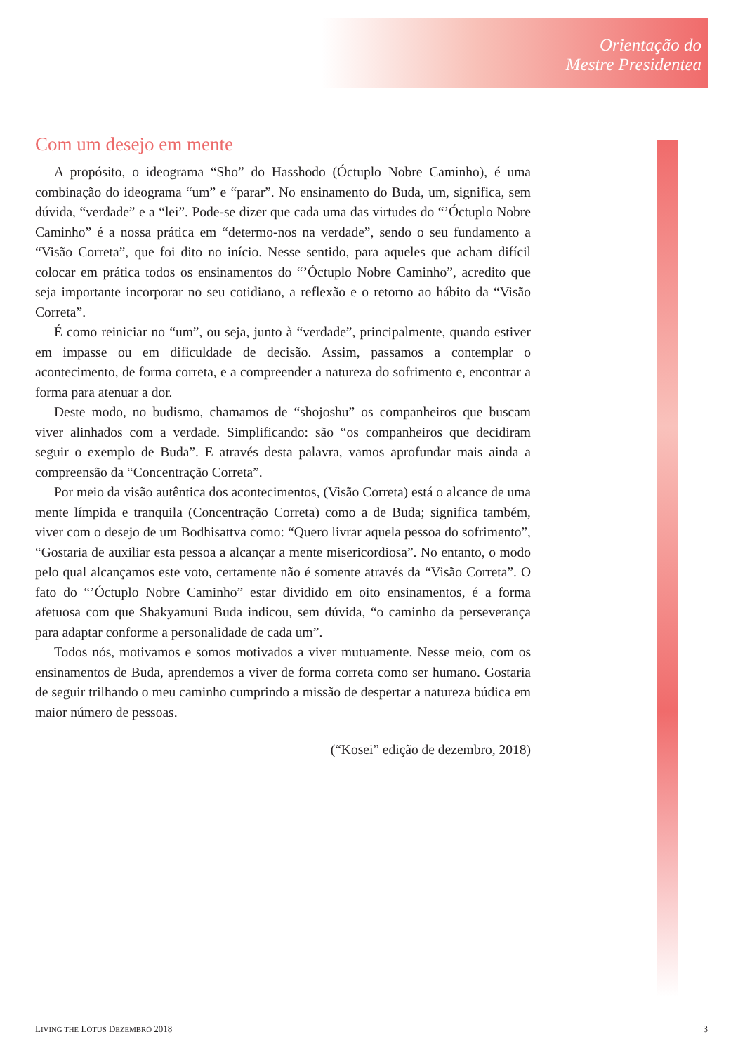Orientação do
Mestre Presidentea
Com um desejo em mente
A propósito, o ideograma “Sho” do Hasshodo (Óctuplo Nobre Caminho), é uma combinação do ideograma “um” e “parar”. No ensinamento do Buda, um, significa, sem dúvida, “verdade” e a “lei”. Pode-se dizer que cada uma das virtudes do “’Óctuplo Nobre Caminho” é a nossa prática em “determo-nos na verdade”, sendo o seu fundamento a “Visão Correta”, que foi dito no início. Nesse sentido, para aqueles que acham difícil colocar em prática todos os ensinamentos do “’Óctuplo Nobre Caminho”, acredito que seja importante incorporar no seu cotidiano, a reflexão e o retorno ao hábito da “Visão Correta”.
É como reiniciar no “um”, ou seja, junto à “verdade”, principalmente, quando estiver em impasse ou em dificuldade de decisão. Assim, passamos a contemplar o acontecimento, de forma correta, e a compreender a natureza do sofrimento e, encontrar a forma para atenuar a dor.
Deste modo, no budismo, chamamos de “shojoshu” os companheiros que buscam viver alinhados com a verdade. Simplificando: são “os companheiros que decidiram seguir o exemplo de Buda”. E através desta palavra, vamos aprofundar mais ainda a compreensão da “Concentração Correta”.
Por meio da visão autêntica dos acontecimentos, (Visão Correta) está o alcance de uma mente límpida e tranquila (Concentração Correta) como a de Buda; significa também, viver com o desejo de um Bodhisattva como: “Quero livrar aquela pessoa do sofrimento”, “Gostaria de auxiliar esta pessoa a alcançar a mente misericordiosa”. No entanto, o modo pelo qual alcançamos este voto, certamente não é somente através da “Visão Correta”. O fato do “’Óctuplo Nobre Caminho” estar dividido em oito ensinamentos, é a forma afetuosa com que Shakyamuni Buda indicou, sem dúvida, “o caminho da perseverança para adaptar conforme a personalidade de cada um”.
Todos nós, motivamos e somos motivados a viver mutuamente. Nesse meio, com os ensinamentos de Buda, aprendemos a viver de forma correta como ser humano. Gostaria de seguir trilhando o meu caminho cumprindo a missão de despertar a natureza búdica em maior número de pessoas.
(“Kosei” edição de dezembro, 2018)
LIVING THE LOTUS DEZEMBRO 2018 3